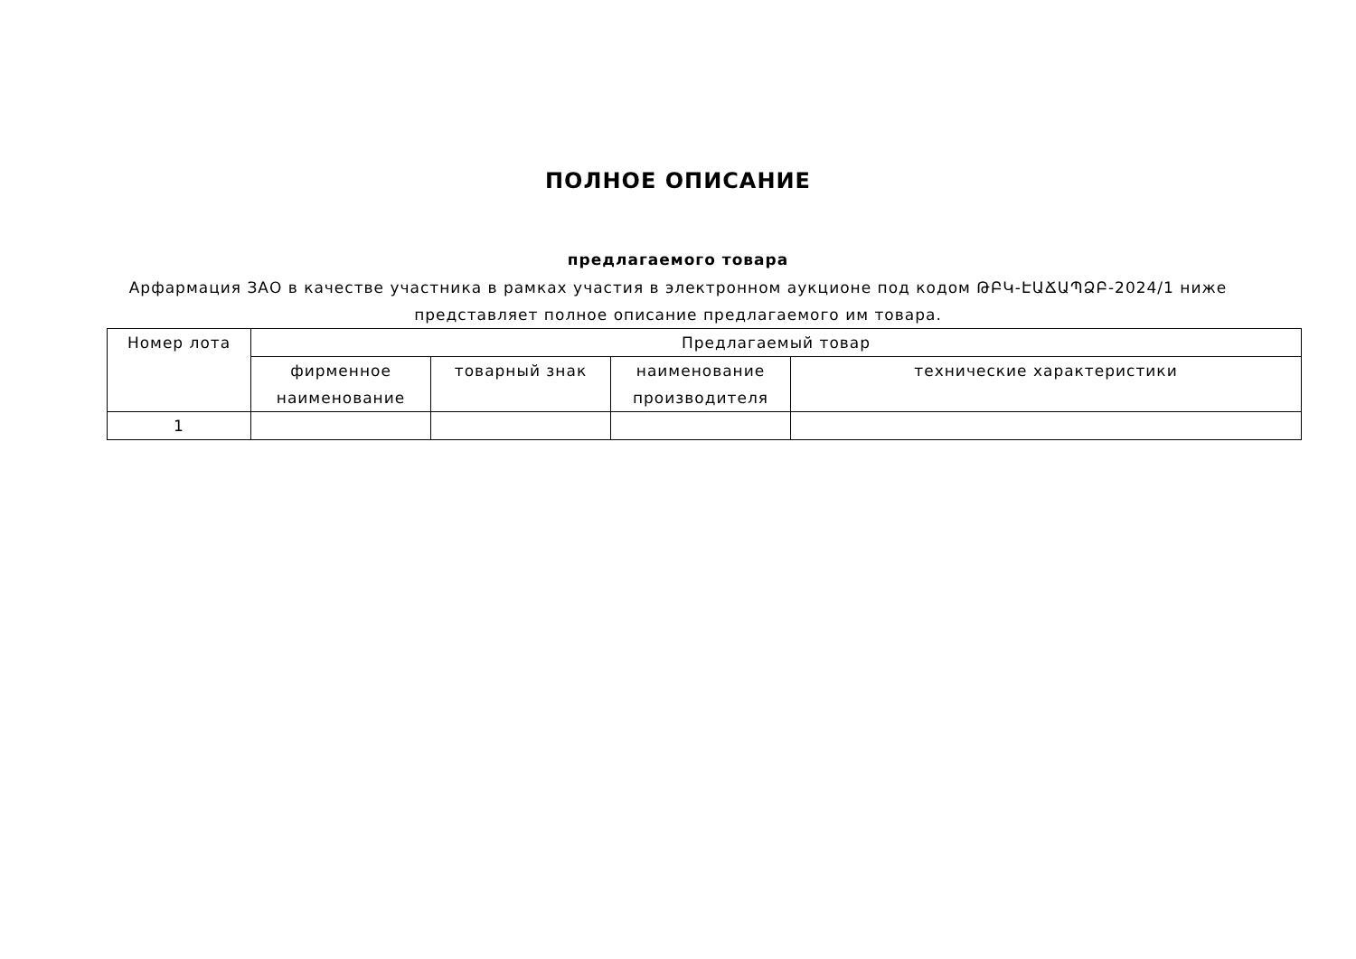ПОЛНОЕ ОПИСАНИЕ
предлагаемого товара
Арфармация ЗАО в качестве участника в рамках участия в электронном аукционе под кодом ԹԲԿ-ԷԱՃԱՊՁԲ-2024/1 ниже представляет полное описание предлагаемого им товара.
| Номер лота | Предлагаемый товар | | | |
| --- | --- | --- | --- | --- |
| | фирменное наименование | товарный знак | наименование производителя | технические характеристики |
| 1 | | | | |